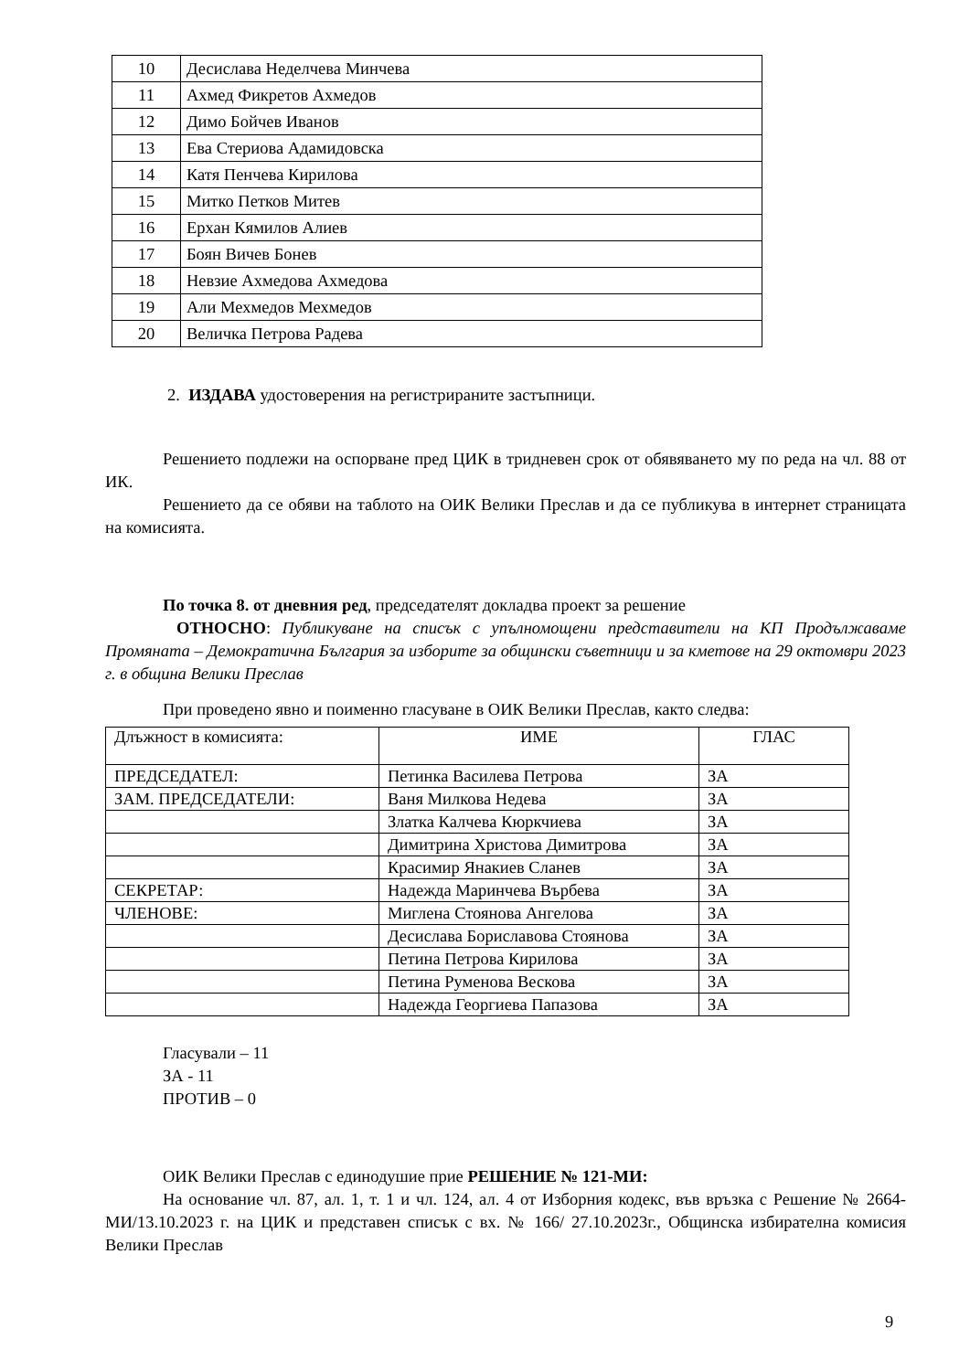| 10 | Десислава Неделчева Минчева |
| 11 | Ахмед Фикретов Ахмедов |
| 12 | Димо Бойчев Иванов |
| 13 | Ева Стериова Адамидовска |
| 14 | Катя Пенчева Кирилова |
| 15 | Митко Петков Митев |
| 16 | Ерхан Кямилов Алиев |
| 17 | Боян Вичев Бонев |
| 18 | Невзие Ахмедова Ахмедова |
| 19 | Али Мехмедов Мехмедов |
| 20 | Величка Петрова Радева |
2. ИЗДАВА удостоверения на регистрираните застъпници.
Решението подлежи на оспорване пред ЦИК в тридневен срок от обявяването му по реда на чл. 88 от ИК.
Решението да се обяви на таблото на ОИК Велики Преслав и да се публикува в интернет страницата на комисията.
По точка 8. от дневния ред, председателят докладва проект за решение
ОТНОСНО: Публикуване на списък с упълномощени представители на КП Продължаваме Промяната – Демократична България за изборите за общински съветници и за кметове на 29 октомври 2023 г. в община Велики Преслав
При проведено явно и поименно гласуване в ОИК Велики Преслав, както следва:
| Длъжност в комисията: | ИМЕ | ГЛАС |
| ПРЕДСЕДАТЕЛ: | Петинка Василева Петрова | ЗА |
| ЗАМ. ПРЕДСЕДАТЕЛИ: | Ваня Милкова Недева | ЗА |
| | Златка Калчева Кюркчиева | ЗА |
| | Димитрина Христова Димитрова | ЗА |
| | Красимир Янакиев Сланев | ЗА |
| СЕКРЕТАР: | Надежда Маринчева Върбева | ЗА |
| ЧЛЕНОВЕ: | Миглена Стоянова Ангелова | ЗА |
| | Десислава Бориславова Стоянова | ЗА |
| | Петина Петрова Кирилова | ЗА |
| | Петина Руменова Вескова | ЗА |
| | Надежда Георгиева Папазова | ЗА |
Гласували – 11
ЗА - 11
ПРОТИВ – 0
ОИК Велики Преслав с единодушие прие РЕШЕНИЕ № 121-МИ:
На основание чл. 87, ал. 1, т. 1 и чл. 124, ал. 4 от Изборния кодекс, във връзка с Решение № 2664-МИ/13.10.2023 г. на ЦИК и представен списък с вх. № 166/ 27.10.2023г., Общинска избирателна комисия Велики Преслав
9